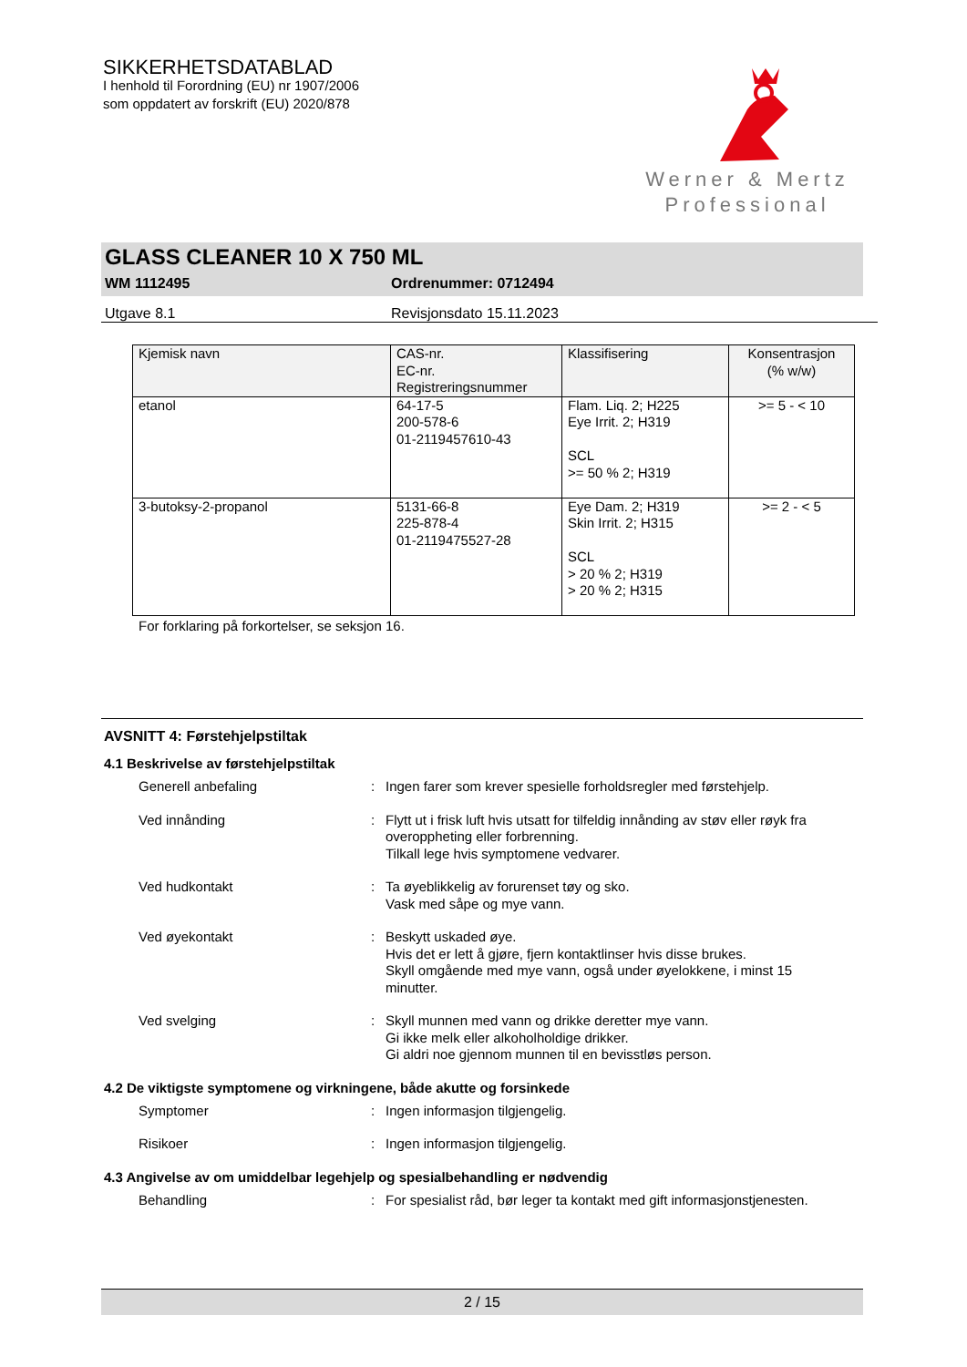SIKKERHETSDATABLAD
I henhold til Forordning (EU) nr 1907/2006
som oppdatert av forskrift (EU) 2020/878
Werner & Mertz
Professional
GLASS CLEANER 10 X 750 ML
WM 1112495 Ordrenummer: 0712494
Utgave 8.1 Revisjonsdato 15.11.2023
| Kjemisk navn | CAS-nr. EC-nr. Registreringsnummer | Klassifisering | Konsentrasjon (% w/w) |
| --- | --- | --- | --- |
| etanol | 64-17-5 200-578-6 01-2119457610-43 | Flam. Liq. 2; H225 Eye Irrit. 2; H319 SCL >= 50 % 2; H319 | >= 5 - < 10 |
| 3-butoksy-2-propanol | 5131-66-8 225-878-4 01-2119475527-28 | Eye Dam. 2; H319 Skin Irrit. 2; H315 SCL > 20 % 2; H319 > 20 % 2; H315 | >= 2 - < 5 |
For forklaring på forkortelser, se seksjon 16.
AVSNITT 4: Førstehjelpstiltak
4.1 Beskrivelse av førstehjelpstiltak
Generell anbefaling : Ingen farer som krever spesielle forholdsregler med førstehjelp.
Ved innånding : Flytt ut i frisk luft hvis utsatt for tilfeldig innånding av støv eller røyk fra overoppheting eller forbrenning.
Tilkall lege hvis symptomene vedvarer.
Ved hudkontakt : Ta øyeblikkelig av forurenset tøy og sko.
Vask med såpe og mye vann.
Ved øyekontakt : Beskytt uskaded øye.
Hvis det er lett å gjøre, fjern kontaktlinser hvis disse brukes.
Skyll omgående med mye vann, også under øyelokkene, i minst 15 minutter.
Ved svelging : Skyll munnen med vann og drikke deretter mye vann.
Gi ikke melk eller alkoholholdige drikker.
Gi aldri noe gjennom munnen til en bevisstløs person.
4.2 De viktigste symptomene og virkningene, både akutte og forsinkede
Symptomer : Ingen informasjon tilgjengelig.
Risikoer : Ingen informasjon tilgjengelig.
4.3 Angivelse av om umiddelbar legehjelp og spesialbehandling er nødvendig
Behandling : For spesialist råd, bør leger ta kontakt med gift informasjonstjenesten.
2 / 15